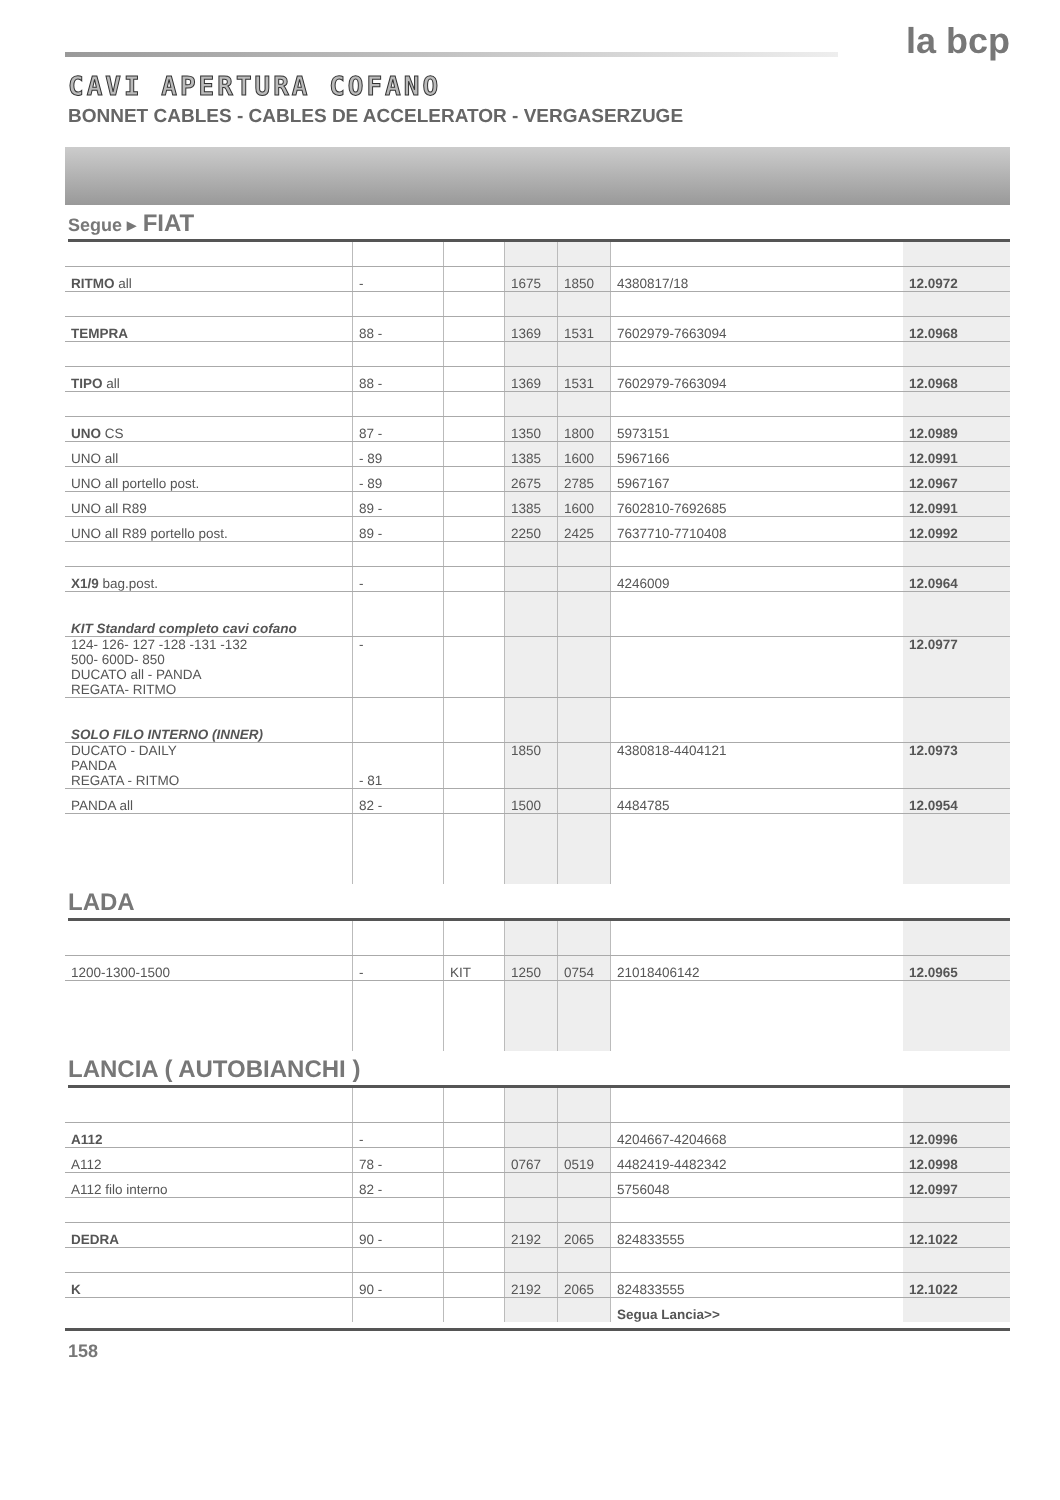la bcp
CAVI APERTURA COFANO
BONNET CABLES - CABLES DE ACCELERATOR - VERGASERZUGE
Segue ▸ FIAT
| RITMO all | - | | 1675 | 1850 | 4380817/18 | 12.0972 |
| TEMPRA | 88 - | | 1369 | 1531 | 7602979-7663094 | 12.0968 |
| TIPO all | 88 - | | 1369 | 1531 | 7602979-7663094 | 12.0968 |
| UNO CS | 87 - | | 1350 | 1800 | 5973151 | 12.0989 |
| UNO all | - 89 | | 1385 | 1600 | 5967166 | 12.0991 |
| UNO all portello post. | - 89 | | 2675 | 2785 | 5967167 | 12.0967 |
| UNO all R89 | 89 - | | 1385 | 1600 | 7602810-7692685 | 12.0991 |
| UNO all R89 portello post. | 89 - | | 2250 | 2425 | 7637710-7710408 | 12.0992 |
| X1/9 bag.post. | - | | | | 4246009 | 12.0964 |
| KIT Standard completo cavi cofano | | | | | | |
| 124- 126- 127 -128 -131 -132 500- 600D- 850 DUCATO all - PANDA REGATA- RITMO | - | | | | | 12.0977 |
| SOLO FILO INTERNO (INNER) | | | | | | |
| DUCATO - DAILY PANDA REGATA - RITMO | - 81 | | 1850 | | 4380818-4404121 | 12.0973 |
| PANDA all | 82 - | | 1500 | | 4484785 | 12.0954 |
LADA
| 1200-1300-1500 | - | KIT | 1250 | 0754 | 21018406142 | 12.0965 |
LANCIA ( AUTOBIANCHI )
| A112 | - | | | | 4204667-4204668 | 12.0996 |
| A112 | 78 - | | 0767 | 0519 | 4482419-4482342 | 12.0998 |
| A112 filo interno | 82 - | | | | 5756048 | 12.0997 |
| DEDRA | 90 - | | 2192 | 2065 | 824833555 | 12.1022 |
| K | 90 - | | 2192 | 2065 | 824833555 | 12.1022 |
| | | | | | Segua Lancia>> | |
158